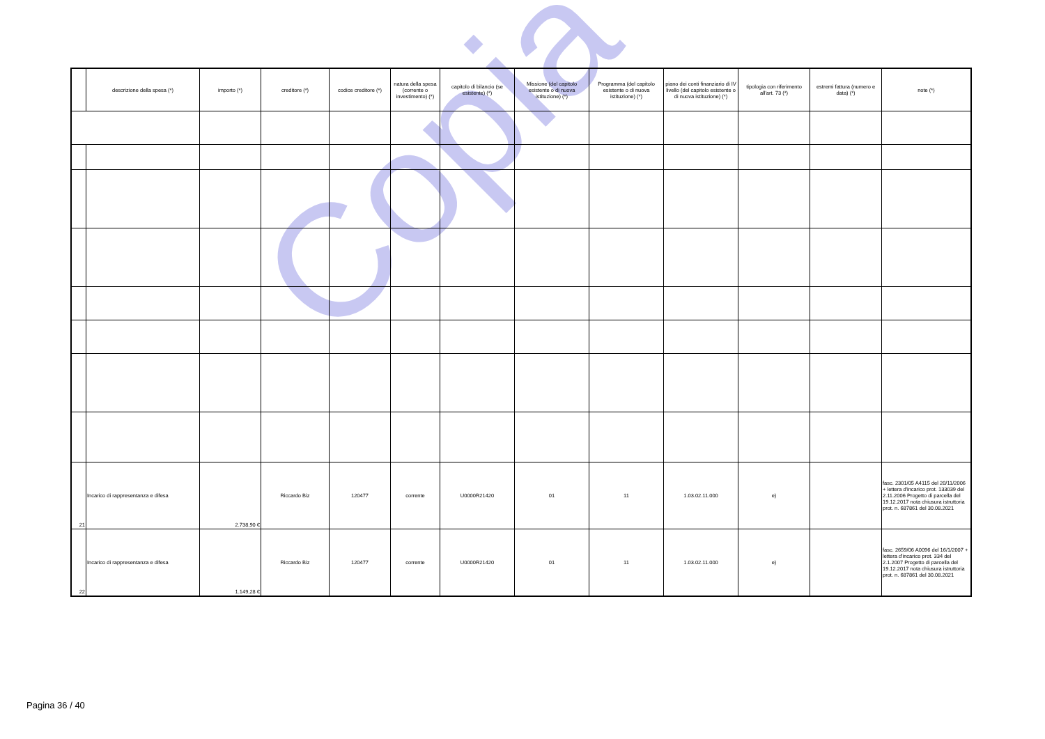Copia
| | descrizione della spesa (*) | importo (*) | creditore (*) | codice creditore (*) | natura della spesa (corrente o investimento) (*) | capitolo di bilancio (se esistente) (*) | Missione (del capitolo esistente o di nuova istituzione) (*) | Programma (del capitolo esistente o di nuova istituzione) (*) | piano dei conti finanziario di IV livello (del capitolo esistente o di nuova istituzione) (*) | tipologia con riferimento all'art. 73 (*) | estremi fattura (numero e data) (*) | note (*) |
| --- | --- | --- | --- | --- | --- | --- | --- | --- | --- | --- | --- | --- |
| 21 | Incarico di rappresentanza e difesa | 2.738,90 € | Riccardo Biz | 120477 | corrente | U0000R21420 | 01 | 11 | 1.03.02.11.000 | e) | | fasc. 2301/05 A4115 del 20/11/2006 + lettera d'incarico prot. 133039 del 2.11.2006 Progetto di parcella del 19.12.2017 nota chiusura istruttoria prot. n. 687861 del 30.08.2021 |
| 22 | Incarico di rappresentanza e difesa | 1.149,28 € | Riccardo Biz | 120477 | corrente | U0000R21420 | 01 | 11 | 1.03.02.11.000 | e) | | fasc. 2659/06 A0096 del 16/1/2007 + lettera d'incarico prot. 334 del 2.1.2007 Progetto di parcella del 19.12.2017 nota chiusura istruttoria prot. n. 687861 del 30.08.2021 |
Pagina 36 / 40